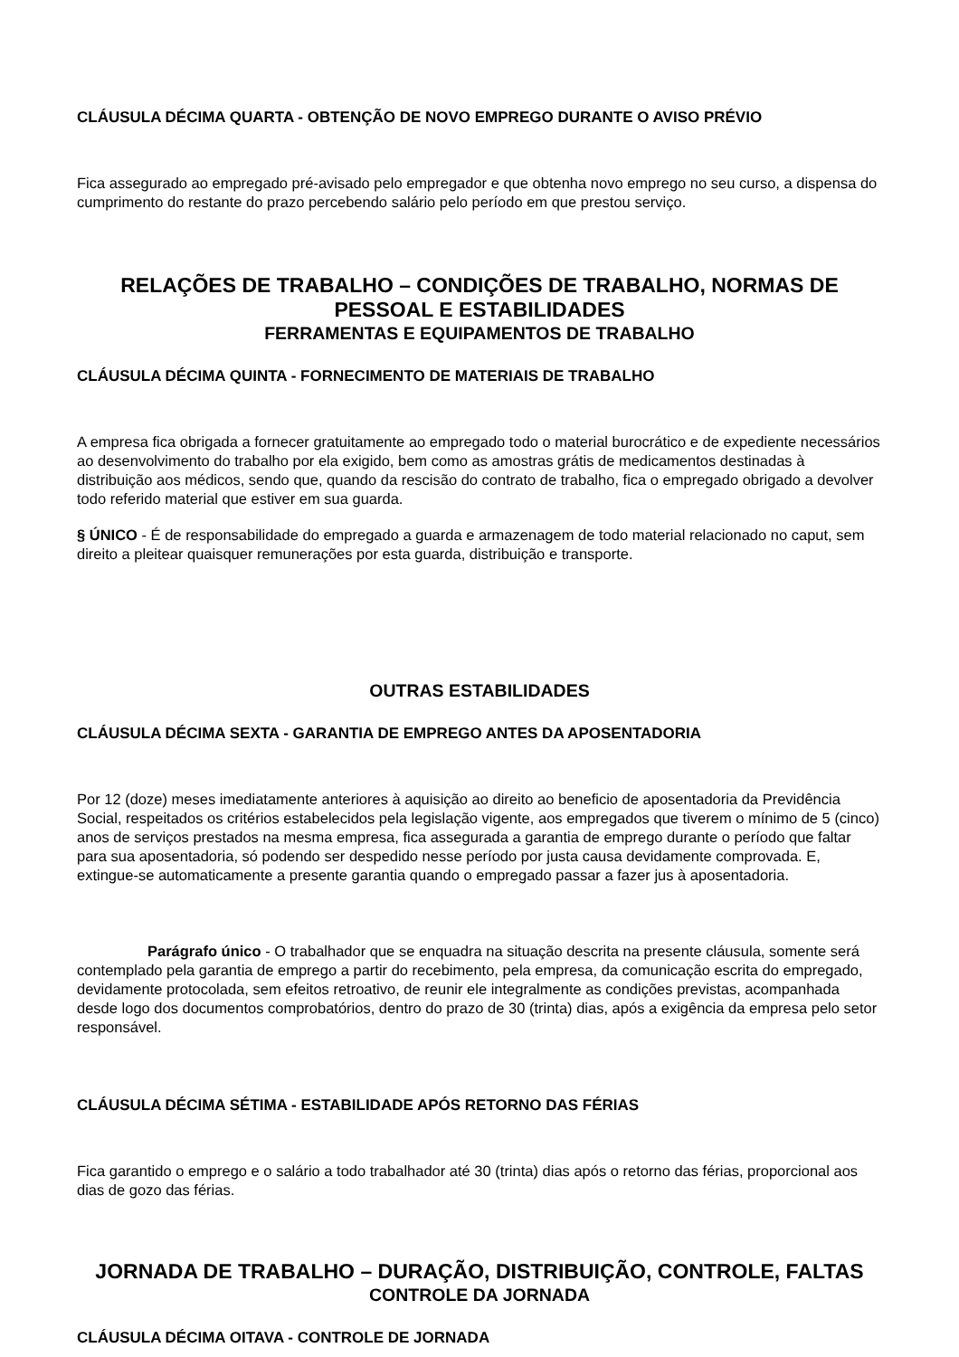CLÁUSULA DÉCIMA QUARTA - OBTENÇÃO DE NOVO EMPREGO DURANTE O AVISO PRÉVIO
Fica assegurado ao empregado pré-avisado pelo empregador e que obtenha novo emprego no seu curso, a dispensa do cumprimento do restante do prazo percebendo salário pelo período em que prestou serviço.
RELAÇÕES DE TRABALHO – CONDIÇÕES DE TRABALHO, NORMAS DE PESSOAL E ESTABILIDADES
FERRAMENTAS E EQUIPAMENTOS DE TRABALHO
CLÁUSULA DÉCIMA QUINTA - FORNECIMENTO DE MATERIAIS DE TRABALHO
A empresa fica obrigada a fornecer gratuitamente ao empregado todo o material burocrático e de expediente necessários ao desenvolvimento do trabalho por ela exigido, bem como as amostras grátis de medicamentos destinadas à distribuição aos médicos, sendo que, quando da rescisão do contrato de trabalho, fica o empregado obrigado a devolver todo referido material que estiver em sua guarda.
§ ÚNICO - É de responsabilidade do empregado a guarda e armazenagem de todo material relacionado no caput, sem direito a pleitear quaisquer remunerações por esta guarda, distribuição e transporte.
OUTRAS ESTABILIDADES
CLÁUSULA DÉCIMA SEXTA - GARANTIA DE EMPREGO ANTES DA APOSENTADORIA
Por 12 (doze) meses imediatamente anteriores à aquisição ao direito ao beneficio de aposentadoria da Previdência Social, respeitados os critérios estabelecidos pela legislação vigente, aos empregados que tiverem o mínimo de 5 (cinco) anos de serviços prestados na mesma empresa, fica assegurada a garantia de emprego durante o período que faltar para sua aposentadoria, só podendo ser despedido nesse período por justa causa devidamente comprovada. E, extingue-se automaticamente a presente garantia quando o empregado passar a fazer jus à aposentadoria.
Parágrafo único - O trabalhador que se enquadra na situação descrita na presente cláusula, somente será contemplado pela garantia de emprego a partir do recebimento, pela empresa, da comunicação escrita do empregado, devidamente protocolada, sem efeitos retroativo, de reunir ele integralmente as condições previstas, acompanhada desde logo dos documentos comprobatórios, dentro do prazo de 30 (trinta) dias, após a exigência da empresa pelo setor responsável.
CLÁUSULA DÉCIMA SÉTIMA - ESTABILIDADE APÓS RETORNO DAS FÉRIAS
Fica garantido o emprego e o salário a todo trabalhador até 30 (trinta) dias após o retorno das férias, proporcional aos dias de gozo das férias.
JORNADA DE TRABALHO – DURAÇÃO, DISTRIBUIÇÃO, CONTROLE, FALTAS
CONTROLE DA JORNADA
CLÁUSULA DÉCIMA OITAVA - CONTROLE DE JORNADA